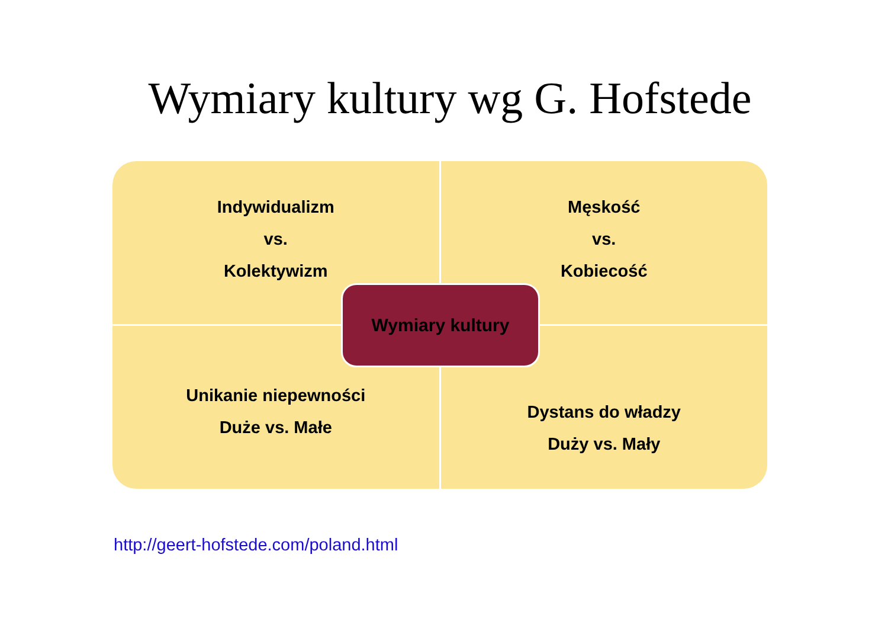Wymiary kultury wg G. Hofstede
Indywidualizm
vs.
Kolektywizm
Męskość
vs.
Kobiecość
Unikanie niepewności
Duże vs. Małe
Dystans do władzy
Duży vs. Mały
Wymiary kultury
http://geert-hofstede.com/poland.html